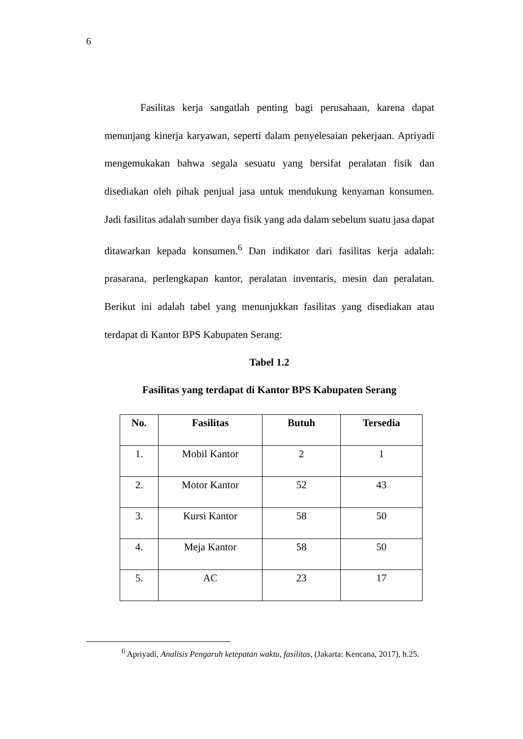6
Fasilitas kerja sangatlah penting bagi perusahaan, karena dapat menunjang kinerja karyawan, seperti dalam penyelesaian pekerjaan. Apriyadi mengemukakan bahwa segala sesuatu yang bersifat peralatan fisik dan disediakan oleh pihak penjual jasa untuk mendukung kenyaman konsumen. Jadi fasilitas adalah sumber daya fisik yang ada dalam sebelum suatu jasa dapat ditawarkan kepada konsumen.<sup>6</sup> Dan indikator dari fasilitas kerja adalah: prasarana, perlengkapan kantor, peralatan inventaris, mesin dan peralatan. Berikut ini adalah tabel yang menunjukkan fasilitas yang disediakan atau terdapat di Kantor BPS Kabupaten Serang:
Tabel 1.2
Fasilitas yang terdapat di Kantor BPS Kabupaten Serang
| No. | Fasilitas | Butuh | Tersedia |
| --- | --- | --- | --- |
| 1. | Mobil Kantor | 2 | 1 |
| 2. | Motor Kantor | 52 | 43 |
| 3. | Kursi Kantor | 58 | 50 |
| 4. | Meja Kantor | 58 | 50 |
| 5. | AC | 23 | 17 |
<sup>6</sup> Apriyadi, Analisis Pengaruh ketepatan waktu, fasilitas, (Jakarta: Kencana, 2017), h.25.